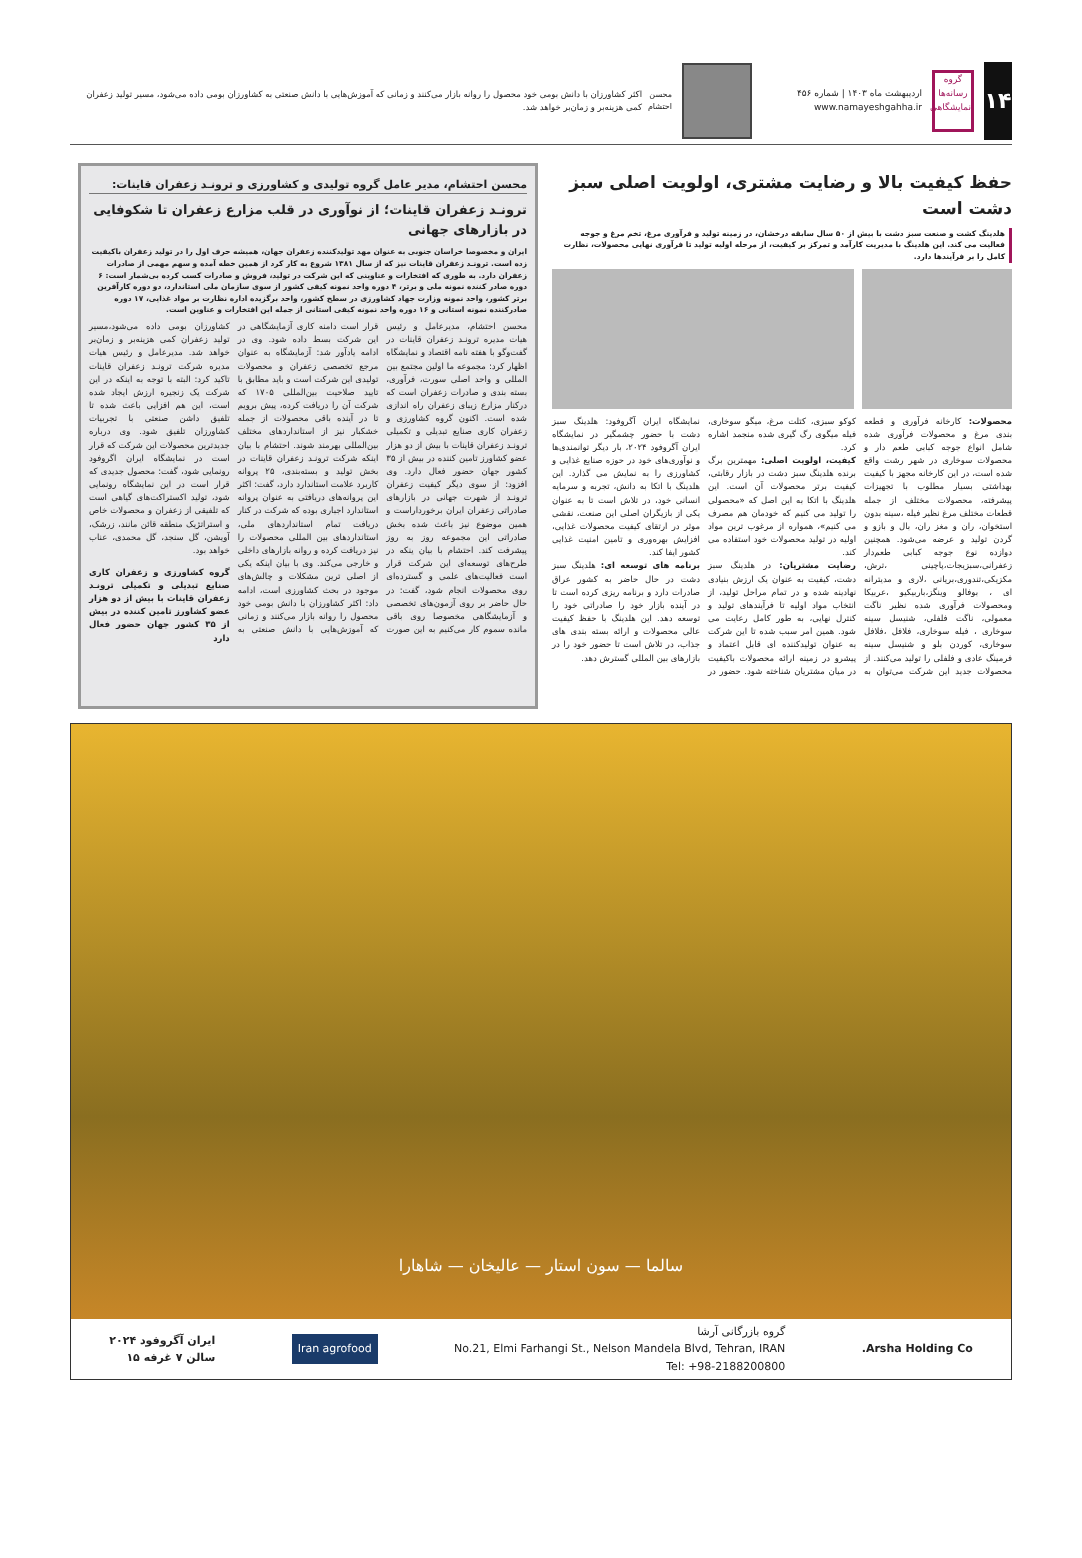۱۴
گروه رسانه‌ها نمایشگاهی
اردیبهشت ماه ۱۴۰۳ | شماره ۴۵۶
www.namayeshgahha.ir
محسن احتشام
اکثر کشاورزان با دانش بومی خود محصول را روانه بازار می‌کنند و زمانی که آموزش‌هایی با دانش صنعتی به کشاورزان بومی داده می‌شود، مسیر تولید زعفران کمی هزینه‌بر و زمان‌بر خواهد شد.
حفظ کیفیت بالا و رضایت مشتری، اولویت اصلی سبز دشت است
هلدینگ کشت و صنعت سبز دشت با بیش از ۵۰ سال سابقه درخشان، در زمینه تولید و فرآوری مرغ، تخم مرغ و جوجه فعالیت می کند. این هلدینگ با مدیریت کارآمد و تمرکز بر کیفیت، از مرحله اولیه تولید تا فرآوری نهایی محصولات، نظارت کامل را بر فرآیندها دارد.
محصولات: کارخانه فرآوری و قطعه بندی مرغ و محصولات فرآوری شده شامل انواع جوجه کبابی طعم دار و محصولات سوخاری در شهر رشت واقع شده است، در این کارخانه مجهز با کیفیت بهداشتی بسیار مطلوب با تجهیزات پیشرفته، محصولات مختلف از جمله قطعات مختلف مرغ نظیر فیله ،سینه بدون استخوان، ران و مغز ران، بال و بازو و گردن تولید و عرضه می‌شود. همچنین دوازده نوع جوجه کبابی طعم‌دار زعفرانی،سبزیجات،پاچینی ،ترش، مکزیکی،تندوری،بریانی ،لاری و مدیترانه ای ، بوفالو وینگز،باربیکیو ،عربیکا ومحصولات فرآوری شده نظیر ناگت معمولی، ناگت فلفلی، شنیسل سینه سوخاری ، فیله سوخاری، فلافل ،فلافل سوخاری، کوردن بلو و شنیسل سینه فرمینگ عادی و فلفلی را تولید می‌کنند. از محصولات جدید این شرکت می‌توان به کوکو سبزی، کتلت مرغ، میگو سوخاری، فیله میگوی رگ گیری شده منجمد اشاره کرد.
کیفیت، اولویت اصلی: مهمترین برگ برنده هلدینگ سبز دشت در بازار رقابتی، کیفیت برتر محصولات آن است. این هلدینگ با اتکا به این اصل که «محصولی را تولید می کنیم که خودمان هم مصرف می کنیم»، همواره از مرغوب ترین مواد اولیه در تولید محصولات خود استفاده می کند.
رضایت مشتریان: در هلدینگ سبز دشت، کیفیت به عنوان یک ارزش بنیادی نهادینه شده و در تمام مراحل تولید، از انتخاب مواد اولیه تا فرآیندهای تولید و کنترل نهایی، به طور کامل رعایت می شود. همین امر سبب شده تا این شرکت به عنوان تولیدکننده ای قابل اعتماد و پیشرو در زمینه ارائه محصولات باکیفیت در میان مشتریان شناخته شود. حضور در نمایشگاه ایران آگروفود: هلدینگ سبز دشت با حضور چشمگیر در نمایشگاه ایران آگروفود ۲۰۲۴، بار دیگر توانمندی‌ها و نوآوری‌های خود در حوزه صنایع غذایی و کشاورزی را به نمایش می گذارد. این هلدینگ با اتکا به دانش، تجربه و سرمایه انسانی خود، در تلاش است تا به عنوان یکی از بازیگران اصلی این صنعت، نقشی موثر در ارتقای کیفیت محصولات غذایی، افزایش بهره‌وری و تامین امنیت غذایی کشور ایفا کند.
برنامه های توسعه ای: هلدینگ سبز دشت در حال حاضر به کشور عراق صادرات دارد و برنامه ریزی کرده است تا در آینده بازار خود را صادراتی خود را توسعه دهد. این هلدینگ با حفظ کیفیت عالی محصولات و ارائه بسته بندی های جذاب، در تلاش است تا حضور خود را در بازارهای بین المللی گسترش دهد.
محسن احتشام، مدیر عامل گروه تولیدی و کشاورزی و ترونـد زعفران قاینات:
ترونـد زعفران قاینات؛ از نوآوری در قلب مزارع زعفران تا شکوفایی در بازارهای جهانی
ایران و مخصوصا خراسان جنوبی به عنوان مهد تولیدکننده زعفران جهان، همیشه حرف اول را در تولید زعفران باکیفیت زده است. ترونـد زعفران قاینات نیز که از سال ۱۳۸۱ شروع به کار کرد از همین خطه آمده و سهم مهمی از صادرات زعفران دارد. به طوری که افتخارات و عناوینی که این شرکت در تولید، فروش و صادرات کسب کرده بی‌شمار است: ۶ دوره صادر کننده نمونه ملی و برتر، ۴ دوره واحد نمونه کیفی کشور از سوی سازمان ملی استاندارد، دو دوره کارآفرین برتر کشور، واحد نمونه وزارت جهاد کشاورزی در سطح کشور، واحد برگزیده اداره نظارت بر مواد غذایی، ۱۷ دوره صادرکننده نمونه استانی و ۱۶ دوره واحد نمونه کیفی استانی از جمله این افتخارات و عناوین است.
محسن احتشام، مدیرعامل و رئیس هیات مدیره ترونـد زعفران قاینات در گفت‌وگو با هفته نامه اقتصاد و نمایشگاه اظهار کرد: مجموعه ما اولین مجتمع بین المللی و واحد اصلی سورت، فرآوری، بسته بندی و صادرات زعفران است که درکنار مزارع زیبای زعفران راه اندازی شده است. اکنون گروه کشاورزی و زعفران کاری صنایع تبدیلی و تکمیلی ترونـد زعفران قاینات با بیش از دو هزار عضو کشاورز تامین کننده در بیش از ۳۵ کشور جهان حضور فعال دارد. وی افزود: از سوی دیگر کیفیت زعفران ترونـد از شهرت جهانی در بازارهای صادراتی زعفران ایران برخورداراست و همین موضوع نیز باعث شده بخش صادراتی این مجموعه روز به روز پیشرفت کند. احتشام با بیان ینکه در طرح‌های توسعه‌ای این شرکت قرار است فعالیت‌های علمی و گسترده‌ای روی محصولات انجام شود، گفت: در حال حاضر بر روی آزمون‌های تخصصی و آزمایشگاهی مخصوصا روی باقی مانده سموم کار می‌کنیم به این صورت قرار است دامنه کاری آزمایشگاهی در این شرکت بسط داده شود. وی در ادامه یادآور شد: آزمایشگاه به عنوان مرجع تخصصی زعفران و محصولات تولیدی این شرکت است و باید مطابق با تایید صلاحیت بین‌المللی ۱۷۰۵ که شرکت آن را دریافت کرده، پیش برویم تا در آینده باقی محصولات از جمله خشکبار نیز از استانداردهای مختلف بین‌المللی بهرمند شوند. احتشام با بیان اینکه شرکت ترونـد زعفران قاینات در بخش تولید و بسته‌بندی، ۲۵ پروانه کاربرد علامت استاندارد دارد، گفت: اکثر این پروانه‌های دریافتی به عنوان پروانه استاندارد اجباری بوده که شرکت در کنار دریافت تمام استانداردهای ملی، استانداردهای بین المللی محصولات را نیز دریافت کرده و روانه بازارهای داخلی و خارجی می‌کند. وی با بیان اینکه یکی از اصلی ترین مشکلات و چالش‌های موجود در بحث کشاورزی است، ادامه داد: اکثر کشاورزان با دانش بومی خود محصول را روانه بازار می‌کنند و زمانی که آموزش‌هایی با دانش صنعتی به کشاورزان بومی داده می‌شود،مسیر تولید زعفران کمی هزینه‌بر و زمان‌بر خواهد شد. مدیرعامل و رئیس هیات مدیره شرکت ترونـد زعفران قاینات تاکید کرد: البته با توجه به اینکه در این شرکت یک زنجیره ارزش ایجاد شده است، این هم افزایی باعث شده تا تلفیق داشن صنعتی با تجربیات کشاورزان تلفیق شود. وی درباره جدیدترین محصولات این شرکت که قرار است در نمایشگاه ایران اگروفود رونمایی شود، گفت: محصول جدیدی که قرار است در این نمایشگاه رونمایی شود، تولید اکستراکت‌های گیاهی است که تلفیقی از زعفران و محصولات خاص و استراتژیک منطقه قائن مانند، زرشک، آویشن، گل سنجد، گل محمدی، عناب خواهد بود.
گروه کشاورزی و زعفران کاری صنایع تبدیلی و تکمیلی ترونـد زعفران قاینات با بیش از دو هزار عضو کشاورز تامین کننده در بیش از ۳۵ کشور جهان حضور فعال دارد
سالما — سون استار — عالیخان — شاهارا
Arsha Holding Co.
گروه بازرگانی آرشا
No.21, Elmi Farhangi St., Nelson Mandela Blvd, Tehran, IRAN
Tel: +98-2188200800
Iran agrofood
ایران آگروفود ۲۰۲۴
سالن ۷ غرفه ۱۵